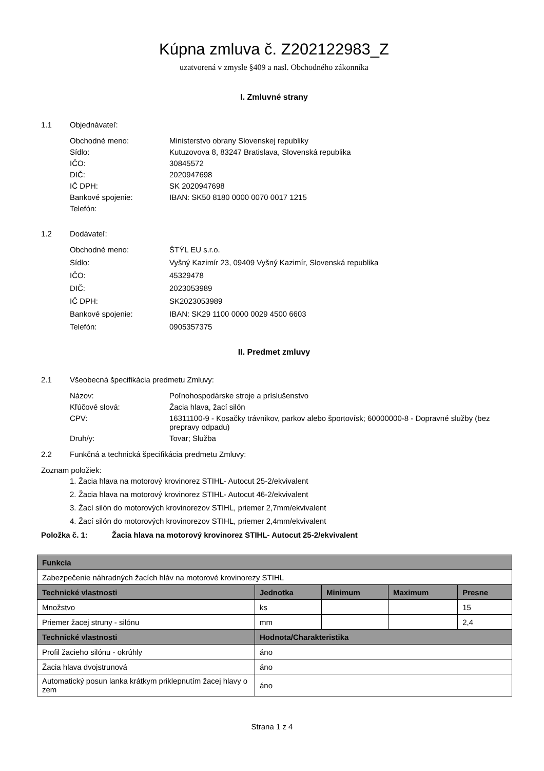Kúpna zmluva č. Z202122983_Z
uzatvorená v zmysle §409 a nasl. Obchodného zákonníka
I. Zmluvné strany
1.1 Objednávateľ:
Obchodné meno:
Ministerstvo obrany Slovenskej republiky
Sídlo:
Kutuzovova 8, 83247 Bratislava, Slovenská republika
IČO:
30845572
DIČ:
2020947698
IČ DPH:
SK 2020947698
Bankové spojenie:
IBAN: SK50 8180 0000 0070 0017 1215
Telefón:
1.2 Dodávateľ:
Obchodné meno:
ŠTÝL EU s.r.o.
Sídlo:
Vyšný Kazimír 23, 09409 Vyšný Kazimír, Slovenská republika
IČO:
45329478
DIČ:
2023053989
IČ DPH:
SK2023053989
Bankové spojenie:
IBAN: SK29 1100 0000 0029 4500 6603
Telefón:
0905357375
II. Predmet zmluvy
2.1 Všeobecná špecifikácia predmetu Zmluvy:
Názov:
Poľnohospodárske stroje a príslušenstvo
Kľúčové slová:
Žacia hlava, žací silón
CPV:
16311100-9 - Kosačky trávnikov, parkov alebo športovísk; 60000000-8 - Dopravné služby (bez prepravy odpadu)
Druh/y:
Tovar; Služba
2.2 Funkčná a technická špecifikácia predmetu Zmluvy:
Zoznam položiek:
1. Žacia hlava na motorový krovinorez STIHL- Autocut 25-2/ekvivalent
2. Žacia hlava na motorový krovinorez STIHL- Autocut 46-2/ekvivalent
3. Žací silón do motorových krovinorezov STIHL, priemer 2,7mm/ekvivalent
4. Žací silón do motorových krovinorezov STIHL, priemer 2,4mm/ekvivalent
Položka č. 1: Žacia hlava na motorový krovinorez STIHL- Autocut 25-2/ekvivalent
| Funkcia | | | | |
| --- | --- | --- | --- | --- |
| Zabezpečenie náhradných žacích hláv na motorové krovinorezy STIHL | | | | |
| Technické vlastnosti | Jednotka | Minimum | Maximum | Presne |
| Množstvo | ks | | | 15 |
| Priemer žacej struny - silónu | mm | | | 2,4 |
| Technické vlastnosti | Hodnota/Charakteristika | | | |
| Profil žacieho silónu - okrúhly | áno | | | |
| Žacia hlava dvojstrunová | áno | | | |
| Automatický posun lanka krátkym priklepnutím žacej hlavy o zem | áno | | | |
Strana 1 z 4